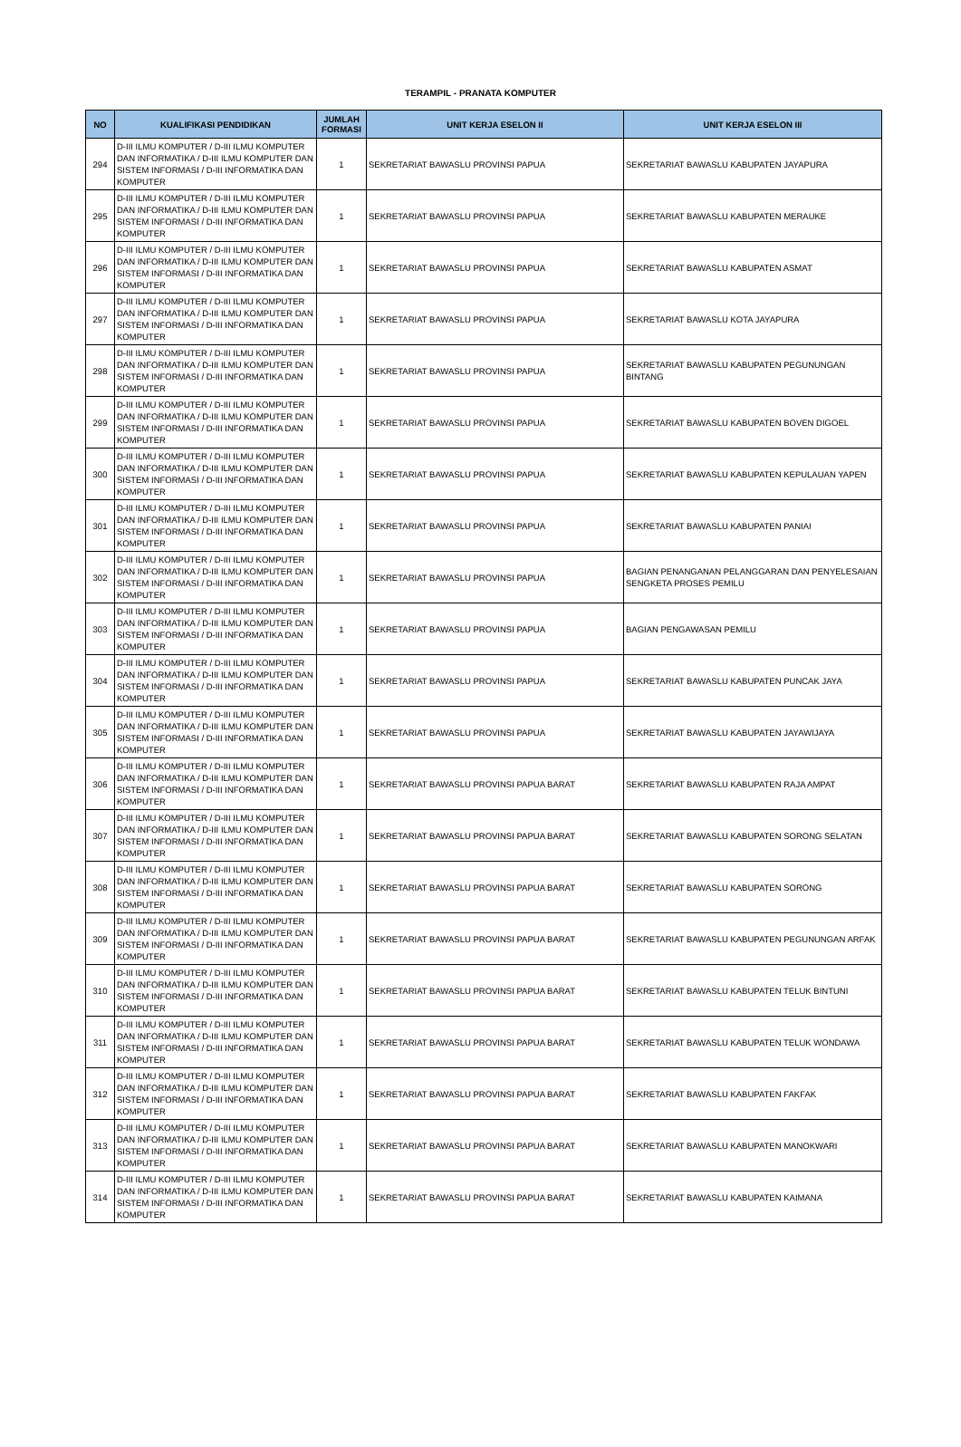TERAMPIL - PRANATA KOMPUTER
| NO | KUALIFIKASI PENDIDIKAN | JUMLAH FORMASI | UNIT KERJA ESELON II | UNIT KERJA ESELON III |
| --- | --- | --- | --- | --- |
| 294 | D-III ILMU KOMPUTER / D-III ILMU KOMPUTER DAN INFORMATIKA / D-III ILMU KOMPUTER DAN SISTEM INFORMASI / D-III INFORMATIKA DAN KOMPUTER | 1 | SEKRETARIAT BAWASLU PROVINSI PAPUA | SEKRETARIAT BAWASLU KABUPATEN JAYAPURA |
| 295 | D-III ILMU KOMPUTER / D-III ILMU KOMPUTER DAN INFORMATIKA / D-III ILMU KOMPUTER DAN SISTEM INFORMASI / D-III INFORMATIKA DAN KOMPUTER | 1 | SEKRETARIAT BAWASLU PROVINSI PAPUA | SEKRETARIAT BAWASLU KABUPATEN MERAUKE |
| 296 | D-III ILMU KOMPUTER / D-III ILMU KOMPUTER DAN INFORMATIKA / D-III ILMU KOMPUTER DAN SISTEM INFORMASI / D-III INFORMATIKA DAN KOMPUTER | 1 | SEKRETARIAT BAWASLU PROVINSI PAPUA | SEKRETARIAT BAWASLU KABUPATEN ASMAT |
| 297 | D-III ILMU KOMPUTER / D-III ILMU KOMPUTER DAN INFORMATIKA / D-III ILMU KOMPUTER DAN SISTEM INFORMASI / D-III INFORMATIKA DAN KOMPUTER | 1 | SEKRETARIAT BAWASLU PROVINSI PAPUA | SEKRETARIAT BAWASLU KOTA JAYAPURA |
| 298 | D-III ILMU KOMPUTER / D-III ILMU KOMPUTER DAN INFORMATIKA / D-III ILMU KOMPUTER DAN SISTEM INFORMASI / D-III INFORMATIKA DAN KOMPUTER | 1 | SEKRETARIAT BAWASLU PROVINSI PAPUA | SEKRETARIAT BAWASLU KABUPATEN PEGUNUNGAN BINTANG |
| 299 | D-III ILMU KOMPUTER / D-III ILMU KOMPUTER DAN INFORMATIKA / D-III ILMU KOMPUTER DAN SISTEM INFORMASI / D-III INFORMATIKA DAN KOMPUTER | 1 | SEKRETARIAT BAWASLU PROVINSI PAPUA | SEKRETARIAT BAWASLU KABUPATEN BOVEN DIGOEL |
| 300 | D-III ILMU KOMPUTER / D-III ILMU KOMPUTER DAN INFORMATIKA / D-III ILMU KOMPUTER DAN SISTEM INFORMASI / D-III INFORMATIKA DAN KOMPUTER | 1 | SEKRETARIAT BAWASLU PROVINSI PAPUA | SEKRETARIAT BAWASLU KABUPATEN KEPULAUAN YAPEN |
| 301 | D-III ILMU KOMPUTER / D-III ILMU KOMPUTER DAN INFORMATIKA / D-III ILMU KOMPUTER DAN SISTEM INFORMASI / D-III INFORMATIKA DAN KOMPUTER | 1 | SEKRETARIAT BAWASLU PROVINSI PAPUA | SEKRETARIAT BAWASLU KABUPATEN PANIAI |
| 302 | D-III ILMU KOMPUTER / D-III ILMU KOMPUTER DAN INFORMATIKA / D-III ILMU KOMPUTER DAN SISTEM INFORMASI / D-III INFORMATIKA DAN KOMPUTER | 1 | SEKRETARIAT BAWASLU PROVINSI PAPUA | BAGIAN PENANGANAN PELANGGARAN DAN PENYELESAIAN SENGKETA PROSES PEMILU |
| 303 | D-III ILMU KOMPUTER / D-III ILMU KOMPUTER DAN INFORMATIKA / D-III ILMU KOMPUTER DAN SISTEM INFORMASI / D-III INFORMATIKA DAN KOMPUTER | 1 | SEKRETARIAT BAWASLU PROVINSI PAPUA | BAGIAN PENGAWASAN PEMILU |
| 304 | D-III ILMU KOMPUTER / D-III ILMU KOMPUTER DAN INFORMATIKA / D-III ILMU KOMPUTER DAN SISTEM INFORMASI / D-III INFORMATIKA DAN KOMPUTER | 1 | SEKRETARIAT BAWASLU PROVINSI PAPUA | SEKRETARIAT BAWASLU KABUPATEN PUNCAK JAYA |
| 305 | D-III ILMU KOMPUTER / D-III ILMU KOMPUTER DAN INFORMATIKA / D-III ILMU KOMPUTER DAN SISTEM INFORMASI / D-III INFORMATIKA DAN KOMPUTER | 1 | SEKRETARIAT BAWASLU PROVINSI PAPUA | SEKRETARIAT BAWASLU KABUPATEN JAYAWIJAYA |
| 306 | D-III ILMU KOMPUTER / D-III ILMU KOMPUTER DAN INFORMATIKA / D-III ILMU KOMPUTER DAN SISTEM INFORMASI / D-III INFORMATIKA DAN KOMPUTER | 1 | SEKRETARIAT BAWASLU PROVINSI PAPUA BARAT | SEKRETARIAT BAWASLU KABUPATEN RAJA AMPAT |
| 307 | D-III ILMU KOMPUTER / D-III ILMU KOMPUTER DAN INFORMATIKA / D-III ILMU KOMPUTER DAN SISTEM INFORMASI / D-III INFORMATIKA DAN KOMPUTER | 1 | SEKRETARIAT BAWASLU PROVINSI PAPUA BARAT | SEKRETARIAT BAWASLU KABUPATEN SORONG SELATAN |
| 308 | D-III ILMU KOMPUTER / D-III ILMU KOMPUTER DAN INFORMATIKA / D-III ILMU KOMPUTER DAN SISTEM INFORMASI / D-III INFORMATIKA DAN KOMPUTER | 1 | SEKRETARIAT BAWASLU PROVINSI PAPUA BARAT | SEKRETARIAT BAWASLU KABUPATEN SORONG |
| 309 | D-III ILMU KOMPUTER / D-III ILMU KOMPUTER DAN INFORMATIKA / D-III ILMU KOMPUTER DAN SISTEM INFORMASI / D-III INFORMATIKA DAN KOMPUTER | 1 | SEKRETARIAT BAWASLU PROVINSI PAPUA BARAT | SEKRETARIAT BAWASLU KABUPATEN PEGUNUNGAN ARFAK |
| 310 | D-III ILMU KOMPUTER / D-III ILMU KOMPUTER DAN INFORMATIKA / D-III ILMU KOMPUTER DAN SISTEM INFORMASI / D-III INFORMATIKA DAN KOMPUTER | 1 | SEKRETARIAT BAWASLU PROVINSI PAPUA BARAT | SEKRETARIAT BAWASLU KABUPATEN TELUK BINTUNI |
| 311 | D-III ILMU KOMPUTER / D-III ILMU KOMPUTER DAN INFORMATIKA / D-III ILMU KOMPUTER DAN SISTEM INFORMASI / D-III INFORMATIKA DAN KOMPUTER | 1 | SEKRETARIAT BAWASLU PROVINSI PAPUA BARAT | SEKRETARIAT BAWASLU KABUPATEN TELUK WONDAWA |
| 312 | D-III ILMU KOMPUTER / D-III ILMU KOMPUTER DAN INFORMATIKA / D-III ILMU KOMPUTER DAN SISTEM INFORMASI / D-III INFORMATIKA DAN KOMPUTER | 1 | SEKRETARIAT BAWASLU PROVINSI PAPUA BARAT | SEKRETARIAT BAWASLU KABUPATEN FAKFAK |
| 313 | D-III ILMU KOMPUTER / D-III ILMU KOMPUTER DAN INFORMATIKA / D-III ILMU KOMPUTER DAN SISTEM INFORMASI / D-III INFORMATIKA DAN KOMPUTER | 1 | SEKRETARIAT BAWASLU PROVINSI PAPUA BARAT | SEKRETARIAT BAWASLU KABUPATEN MANOKWARI |
| 314 | D-III ILMU KOMPUTER / D-III ILMU KOMPUTER DAN INFORMATIKA / D-III ILMU KOMPUTER DAN SISTEM INFORMASI / D-III INFORMATIKA DAN KOMPUTER | 1 | SEKRETARIAT BAWASLU PROVINSI PAPUA BARAT | SEKRETARIAT BAWASLU KABUPATEN KAIMANA |